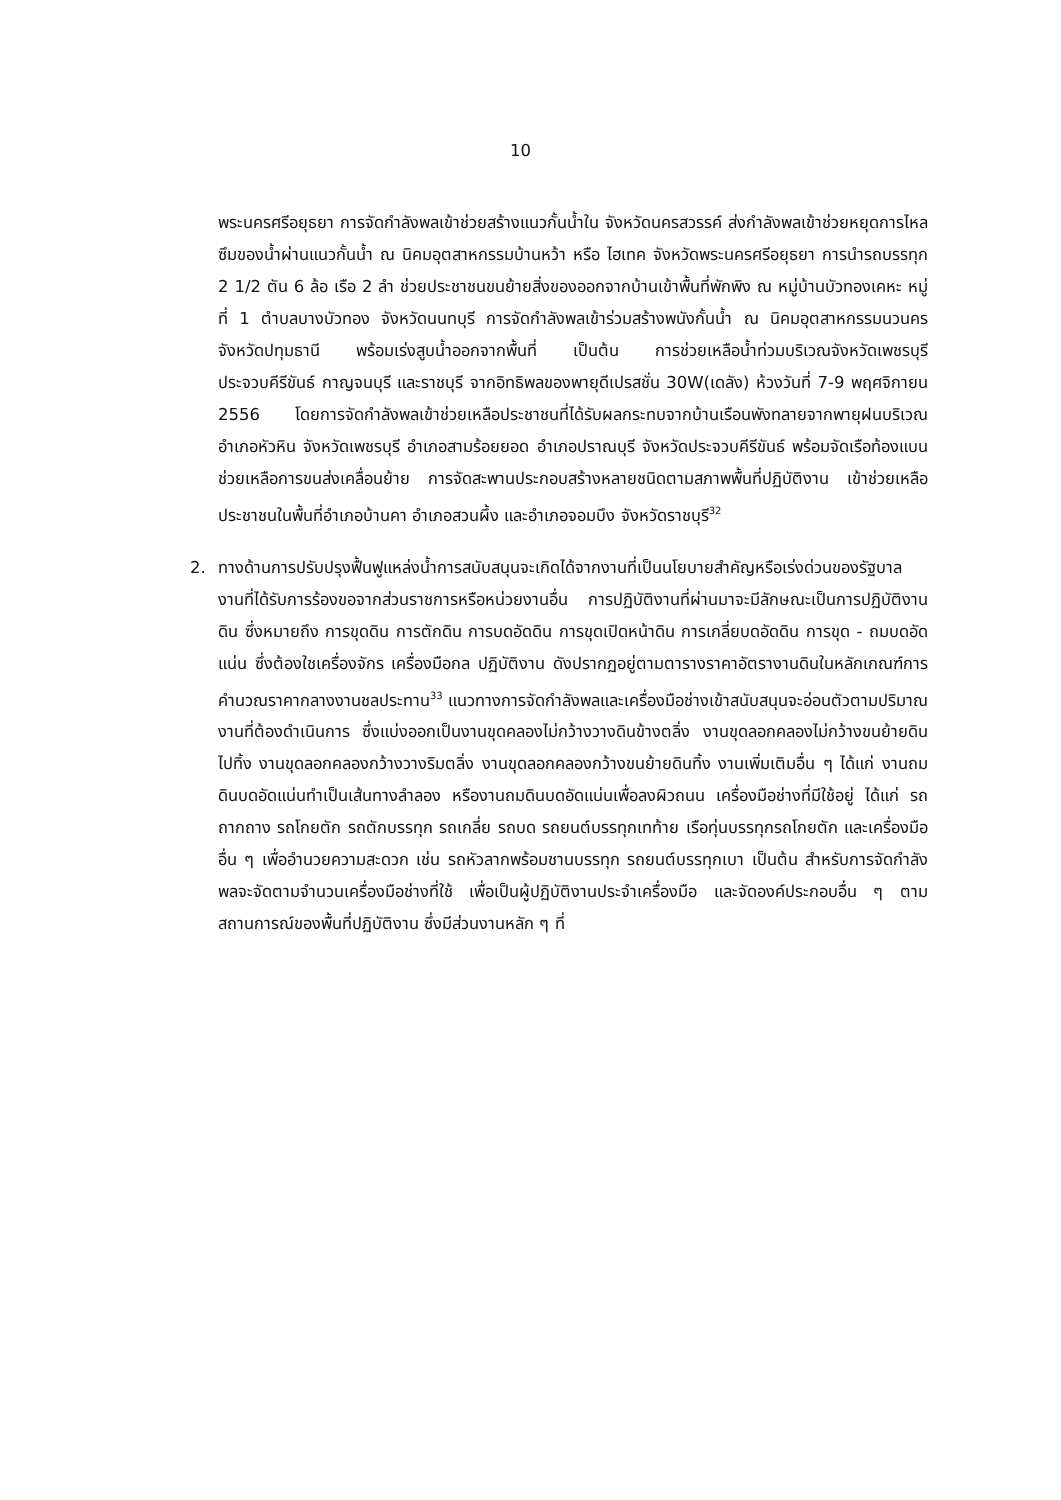10
พระนครศรีอยุธยา การจัดกำลังพลเข้าช่วยสร้างแนวกั้นน้ำใน จังหวัดนครสวรรค์ ส่งกำลังพลเข้าช่วยหยุดการไหลซึมของน้ำผ่านแนวกั้นน้ำ ณ นิคมอุตสาหกรรมบ้านหว้า หรือ ไฮเทค จังหวัดพระนครศรีอยุธยา การนำรถบรรทุก 2 1/2 ตัน 6 ล้อ เรือ 2 ลำ ช่วยประชาชนขนย้ายสิ่งของออกจากบ้านเข้าพื้นที่พักพิง ณ หมู่บ้านบัวทองเคหะ หมู่ที่ 1 ตำบลบางบัวทอง จังหวัดนนทบุรี การจัดกำลังพลเข้าร่วมสร้างพนังกั้นน้ำ ณ นิคมอุตสาหกรรมนวนคร จังหวัดปทุมธานี พร้อมเร่งสูบน้ำออกจากพื้นที่ เป็นต้น การช่วยเหลือน้ำท่วมบริเวณจังหวัดเพชรบุรี ประจวบคีรีขันธ์ กาญจนบุรี และราชบุรี จากอิทธิพลของพายุดีเปรสชั่น 30W(เดลัง) ห้วงวันที่ 7-9 พฤศจิกายน 2556 โดยการจัดกำลังพลเข้าช่วยเหลือประชาชนที่ได้รับผลกระทบจากบ้านเรือนพังทลายจากพายุฝนบริเวณอำเภอหัวหิน จังหวัดเพชรบุรี อำเภอสามร้อยยอด อำเภอปราณบุรี จังหวัดประจวบคีรีขันธ์ พร้อมจัดเรือท้องแบนช่วยเหลือการขนส่งเคลื่อนย้าย การจัดสะพานประกอบสร้างหลายชนิดตามสภาพพื้นที่ปฏิบัติงาน เข้าช่วยเหลือประชาชนในพื้นที่อำเภอบ้านคา อำเภอสวนผึ้ง และอำเภอจอมบึง จังหวัดราชบุรี<sup>32</sup>
2. ทางด้านการปรับปรุงฟื้นฟูแหล่งน้ำการสนับสนุนจะเกิดได้จากงานที่เป็นนโยบายสำคัญหรือเร่งด่วนของรัฐบาล งานที่ได้รับการร้องขอจากส่วนราชการหรือหน่วยงานอื่น การปฏิบัติงานที่ผ่านมาจะมีลักษณะเป็นการปฏิบัติงานดิน ซึ่งหมายถึง การขุดดิน การตักดิน การบดอัดดิน การขุดเปิดหน้าดิน การเกลี่ยบดอัดดิน การขุด - ถมบดอัดแน่น ซึ่งต้องใชเครื่องจักร เครื่องมือกล ปฏิบัติงาน ดังปรากฏอยู่ตามตารางราคาอัตรางานดินในหลักเกณฑ์การคำนวณราคากลางงานชลประทาน<sup>33</sup> แนวทางการจัดกำลังพลและเครื่องมือช่างเข้าสนับสนุนจะอ่อนตัวตามปริมาณงานที่ต้องดำเนินการ ซึ่งแบ่งออกเป็นงานขุดคลองไม่กว้างวางดินข้างตลิ่ง งานขุดลอกคลองไม่กว้างขนย้ายดินไปทิ้ง งานขุดลอกคลองกว้างวางริมตลิ่ง งานขุดลอกคลองกว้างขนย้ายดินทิ้ง งานเพิ่มเติมอื่น ๆ ได้แก่ งานถมดินบดอัดแน่นทำเป็นเส้นทางลำลอง หรืองานถมดินบดอัดแน่นเพื่อลงผิวถนน เครื่องมือช่างที่มีใช้อยู่ ได้แก่ รถถากถาง รถโกยตัก รถตักบรรทุก รถเกลี่ย รถบด รถยนต์บรรทุกเทท้าย เรือทุ่นบรรทุกรถโกยตัก และเครื่องมืออื่น ๆ เพื่ออำนวยความสะดวก เช่น รถหัวลากพร้อมชานบรรทุก รถยนต์บรรทุกเบา เป็นต้น สำหรับการจัดกำลังพลจะจัดตามจำนวนเครื่องมือช่างที่ใช้ เพื่อเป็นผู้ปฏิบัติงานประจำเครื่องมือ และจัดองค์ประกอบอื่น ๆ ตามสถานการณ์ของพื้นที่ปฏิบัติงาน ซึ่งมีส่วนงานหลัก ๆ ที่